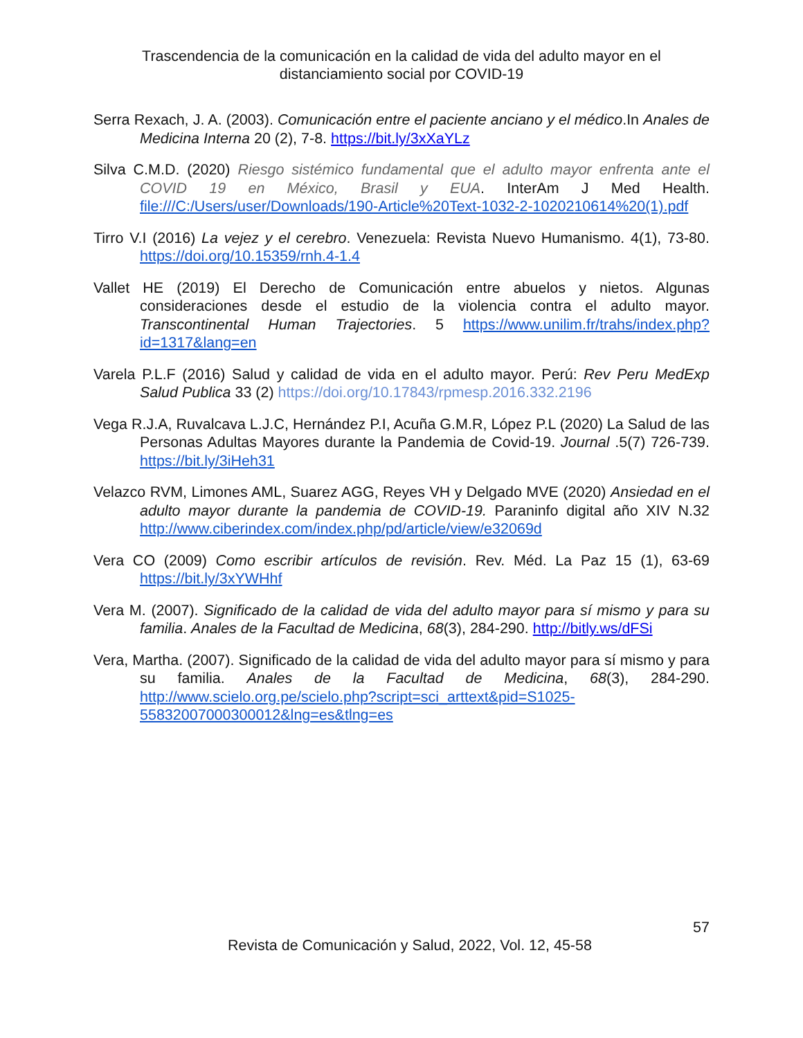Trascendencia de la comunicación en la calidad de vida del adulto mayor en el distanciamiento social por COVID-19
Serra Rexach, J. A. (2003). Comunicación entre el paciente anciano y el médico.In Anales de Medicina Interna 20 (2), 7-8. https://bit.ly/3xXaYLz
Silva C.M.D. (2020) Riesgo sistémico fundamental que el adulto mayor enfrenta ante el COVID 19 en México, Brasil y EUA. InterAm J Med Health. file:///C:/Users/user/Downloads/190-Article%20Text-1032-2-1020210614%20(1).pdf
Tirro V.I (2016) La vejez y el cerebro. Venezuela: Revista Nuevo Humanismo. 4(1), 73-80. https://doi.org/10.15359/rnh.4-1.4
Vallet HE (2019) El Derecho de Comunicación entre abuelos y nietos. Algunas consideraciones desde el estudio de la violencia contra el adulto mayor. Transcontinental Human Trajectories. 5 https://www.unilim.fr/trahs/index.php?id=1317&lang=en
Varela P.L.F (2016) Salud y calidad de vida en el adulto mayor. Perú: Rev Peru MedExp Salud Publica 33 (2) https://doi.org/10.17843/rpmesp.2016.332.2196
Vega R.J.A, Ruvalcava L.J.C, Hernández P.I, Acuña G.M.R, López P.L (2020) La Salud de las Personas Adultas Mayores durante la Pandemia de Covid-19. Journal .5(7) 726-739. https://bit.ly/3iHeh31
Velazco RVM, Limones AML, Suarez AGG, Reyes VH y Delgado MVE (2020) Ansiedad en el adulto mayor durante la pandemia de COVID-19. Paraninfo digital año XIV N.32 http://www.ciberindex.com/index.php/pd/article/view/e32069d
Vera CO (2009) Como escribir artículos de revisión. Rev. Méd. La Paz 15 (1), 63-69 https://bit.ly/3xYWHhf
Vera M. (2007). Significado de la calidad de vida del adulto mayor para sí mismo y para su familia. Anales de la Facultad de Medicina, 68(3), 284-290. http://bitly.ws/dFSi
Vera, Martha. (2007). Significado de la calidad de vida del adulto mayor para sí mismo y para su familia. Anales de la Facultad de Medicina, 68(3), 284-290. http://www.scielo.org.pe/scielo.php?script=sci_arttext&pid=S1025-55832007000300012&lng=es&tlng=es
57
Revista de Comunicación y Salud, 2022, Vol. 12, 45-58